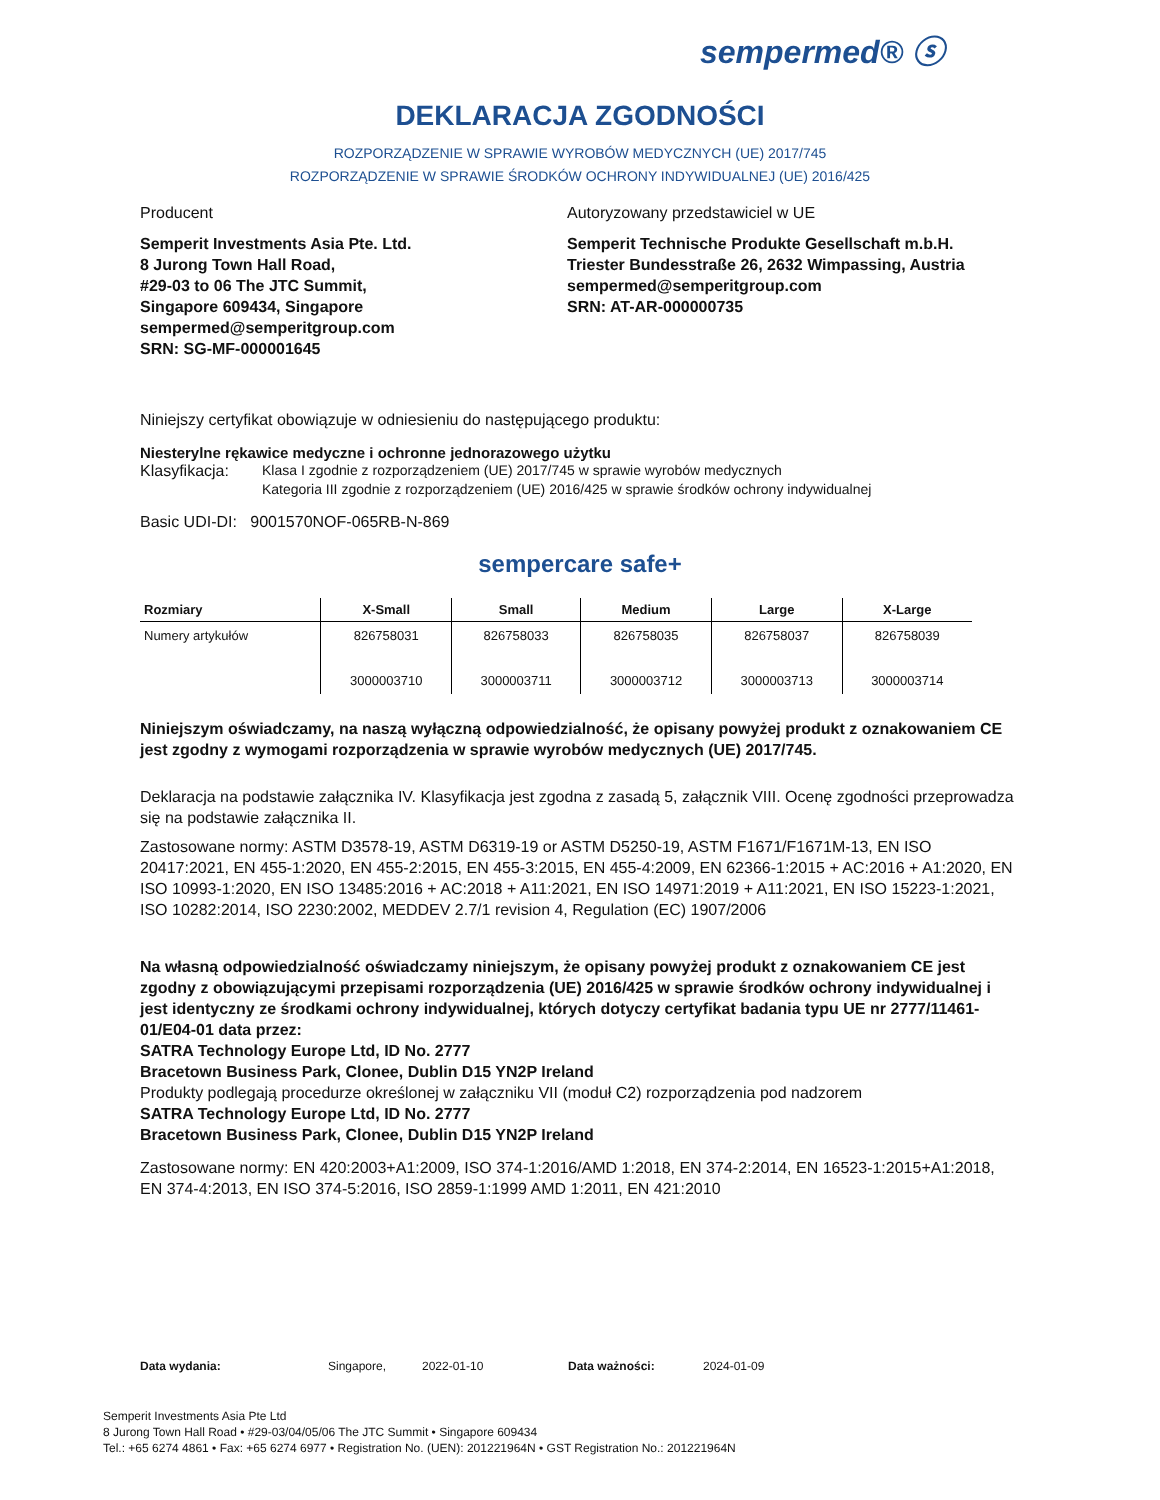sempermed® ⓢ
DEKLARACJA ZGODNOŚCI
ROZPORZĄDZENIE W SPRAWIE WYROBÓW MEDYCZNYCH (UE) 2017/745
ROZPORZĄDZENIE W SPRAWIE ŚRODKÓW OCHRONY INDYWIDUALNEJ (UE) 2016/425
Producent
Semperit Investments Asia Pte. Ltd.
8 Jurong Town Hall Road,
#29-03 to 06 The JTC Summit,
Singapore 609434, Singapore
sempermed@semperitgroup.com
SRN: SG-MF-000001645
Autoryzowany przedstawiciel w UE
Semperit Technische Produkte Gesellschaft m.b.H.
Triester Bundesstraße 26, 2632 Wimpassing, Austria
sempermed@semperitgroup.com
SRN: AT-AR-000000735
Niniejszy certyfikat obowiązuje w odniesieniu do następującego produktu:
Niesterylne rękawice medyczne i ochronne jednorazowego użytku
Klasyfikacja:
Klasa I zgodnie z rozporządzeniem (UE) 2017/745 w sprawie wyrobów medycznych
Kategoria III zgodnie z rozporządzeniem (UE) 2016/425 w sprawie środków ochrony indywidualnej
Basic UDI-DI: 9001570NOF-065RB-N-869
sempercare safe+
| Rozmiary | X-Small | Small | Medium | Large | X-Large |
| --- | --- | --- | --- | --- | --- |
| Numery artykułów | 826758031 3000003710 | 826758033 3000003711 | 826758035 3000003712 | 826758037 3000003713 | 826758039 3000003714 |
Niniejszym oświadczamy, na naszą wyłączną odpowiedzialność, że opisany powyżej produkt z oznakowaniem CE jest zgodny z wymogami rozporządzenia w sprawie wyrobów medycznych (UE) 2017/745.
Deklaracja na podstawie załącznika IV. Klasyfikacja jest zgodna z zasadą 5, załącznik VIII. Ocenę zgodności przeprowadza się na podstawie załącznika II.
Zastosowane normy: ASTM D3578-19, ASTM D6319-19 or ASTM D5250-19, ASTM F1671/F1671M-13, EN ISO 20417:2021, EN 455-1:2020, EN 455-2:2015, EN 455-3:2015, EN 455-4:2009, EN 62366-1:2015 + AC:2016 + A1:2020, EN ISO 10993-1:2020, EN ISO 13485:2016 + AC:2018 + A11:2021, EN ISO 14971:2019 + A11:2021, EN ISO 15223-1:2021, ISO 10282:2014, ISO 2230:2002, MEDDEV 2.7/1 revision 4, Regulation (EC) 1907/2006
Na własną odpowiedzialność oświadczamy niniejszym, że opisany powyżej produkt z oznakowaniem CE jest zgodny z obowiązującymi przepisami rozporządzenia (UE) 2016/425 w sprawie środków ochrony indywidualnej i jest identyczny ze środkami ochrony indywidualnej, których dotyczy certyfikat badania typu UE nr 2777/11461-01/E04-01 data przez:
SATRA Technology Europe Ltd, ID No. 2777
Bracetown Business Park, Clonee, Dublin D15 YN2P Ireland
Produkty podlegają procedurze określonej w załączniku VII (moduł C2) rozporządzenia pod nadzorem
SATRA Technology Europe Ltd, ID No. 2777
Bracetown Business Park, Clonee, Dublin D15 YN2P Ireland
Zastosowane normy: EN 420:2003+A1:2009, ISO 374-1:2016/AMD 1:2018, EN 374-2:2014, EN 16523-1:2015+A1:2018, EN 374-4:2013, EN ISO 374-5:2016, ISO 2859-1:1999 AMD 1:2011, EN 421:2010
Data wydania: Singapore, 2022-01-10 Data ważności: 2024-01-09
Semperit Investments Asia Pte Ltd
8 Jurong Town Hall Road • #29-03/04/05/06 The JTC Summit • Singapore 609434
Tel.: +65 6274 4861 • Fax: +65 6274 6977 • Registration No. (UEN): 201221964N • GST Registration No.: 201221964N